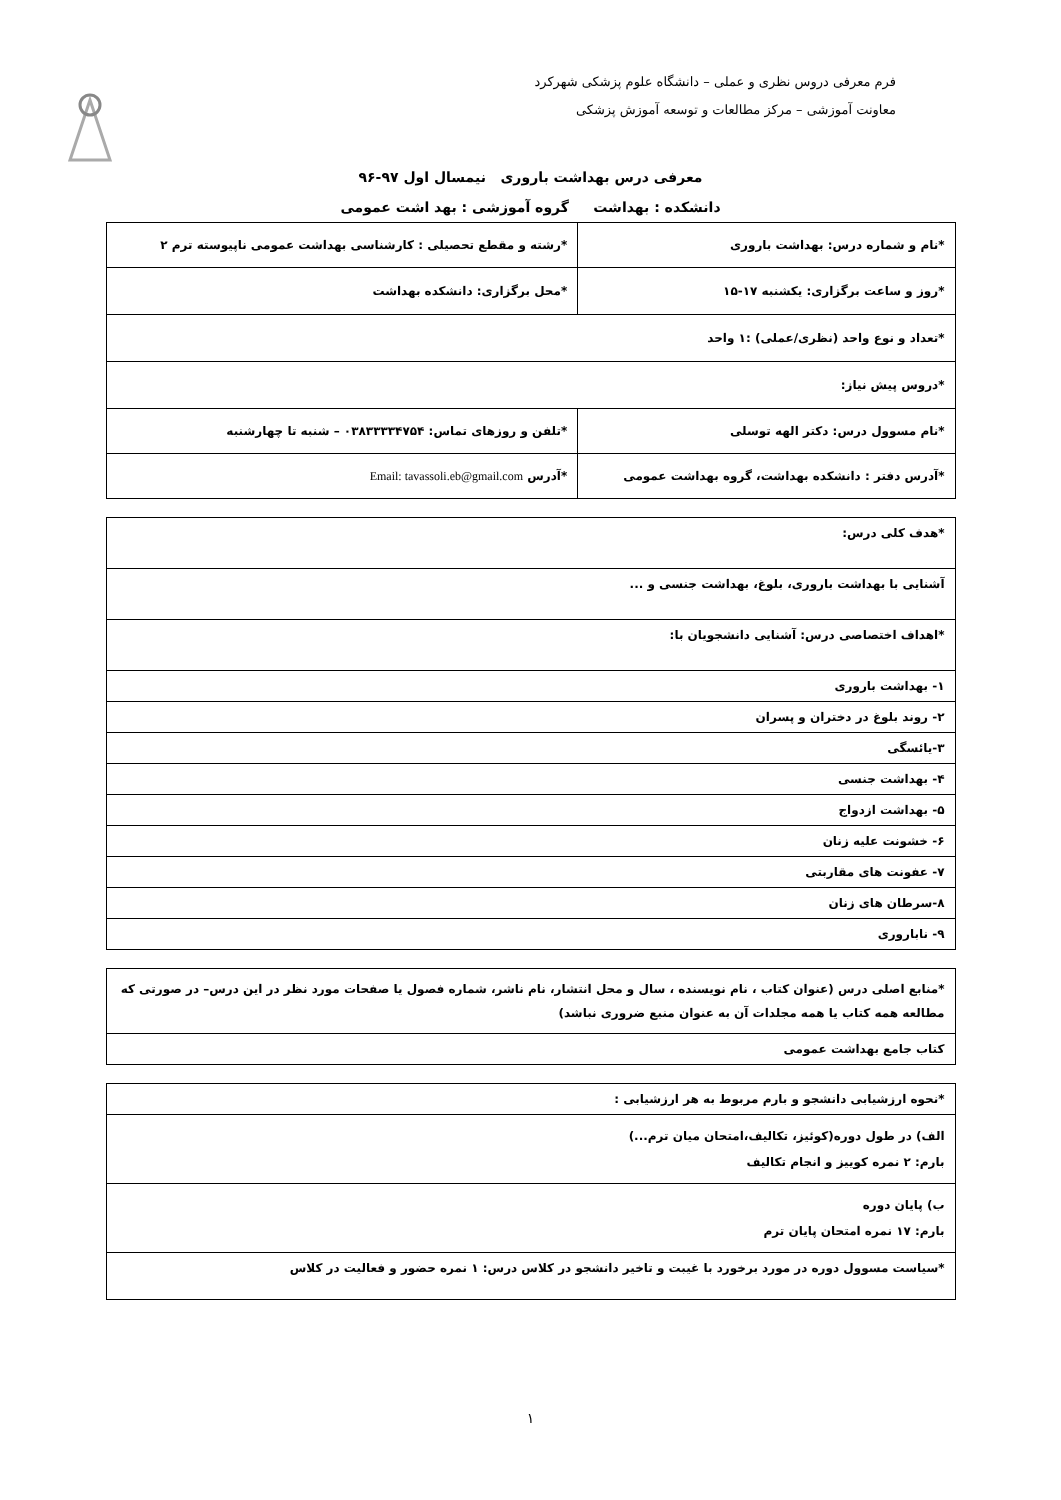فرم معرفی دروس نظری و عملی – دانشگاه علوم پزشکی شهرکرد
معاونت آموزشی – مرکز مطالعات و توسعه آموزش پزشکی
معرفی درس بهداشت باروری نیمسال اول ۹۷-۹۶
دانشکده : بهداشت گروه آموزشی : بهد اشت عمومی
| *نام و شماره درس: بهداشت باروری | *رشته و مقطع تحصیلی : کارشناسی بهداشت عمومی ناپیوسته ترم ۲ |
| *روز و ساعت برگزاری: یکشنبه ۱۷-۱۵ | *محل برگزاری: دانشکده بهداشت |
| *تعداد و نوع واحد (نظری/عملی) :۱ واحد | |
| *دروس پیش نیاز: | |
| *نام مسوول درس: دکتر الهه توسلی | *تلفن و روزهای تماس: ۰۳۸۳۳۳۳۴۷۵۴ – شنبه تا چهارشنبه |
| *آدرس دفتر : دانشکده بهداشت، گروه بهداشت عمومی | *آدرس Email: tavassoli.eb@gmail.com |
| *هدف کلی درس: |
| آشنایی با بهداشت باروری، بلوغ، بهداشت جنسی و ... |
| *اهداف اختصاصی درس: آشنایی دانشجویان با: |
| ۱- بهداشت باروری |
| ۲- روند بلوغ در دختران و پسران |
| ۳-یائسگی |
| ۴- بهداشت جنسی |
| ۵- بهداشت ازدواج |
| ۶- خشونت علیه زنان |
| ۷- عفونت های مقاربتی |
| ۸-سرطان های زنان |
| ۹- ناباروری |
| *منابع اصلی درس (عنوان کتاب ، نام نویسنده ، سال و محل انتشار، نام ناشر، شماره فصول یا صفحات مورد نظر در این درس– در صورتی که مطالعه همه کتاب یا همه مجلدات آن به عنوان منبع ضروری نباشد) |
| کتاب جامع بهداشت عمومی |
| *نحوه ارزشیابی دانشجو و بارم مربوط به هر ارزشیابی : |
| الف) در طول دوره(کوئیز، تکالیف،امتحان میان ترم...) بارم: ۲ نمره کوییز و انجام تکالیف |
| ب) پایان دوره بارم: ۱۷ نمره امتحان پایان ترم |
| *سیاست مسوول دوره در مورد برخورد با غیبت و تاخیر دانشجو در کلاس درس: ۱ نمره حضور و فعالیت در کلاس |
۱